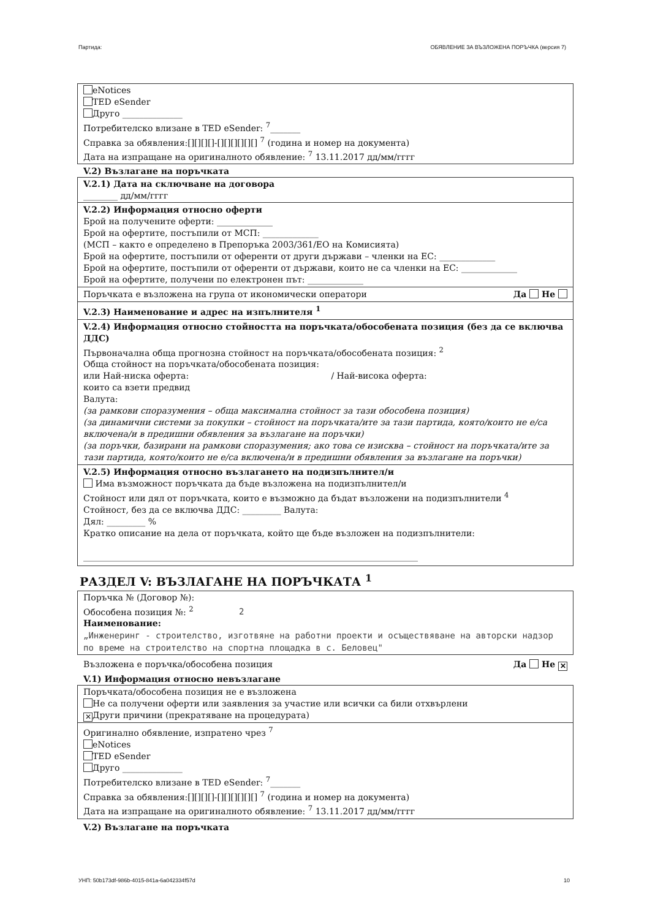Партида: ОБЯВЛЕНИЕ ЗА ВЪЗЛОЖЕНА ПОРЪЧКА (версия 7)
eNotices
TED eSender
Друго ______________
Потребителско влизане в TED eSender: <sup>7</sup>_______
Справка за обявления:[][][][]-[][][][][][] <sup>7</sup> (година и номер на документа)
Дата на изпращане на оригиналното обявление: <sup>7</sup> 13.11.2017 дд/мм/гггг
V.2) Възлагане на поръчката
V.2.1) Дата на сключване на договора
________ дд/мм/гггг
V.2.2) Информация относно оферти
Брой на получените оферти: _____________
Брой на офертите, постъпили от МСП: _____________
(МСП – както е определено в Препоръка 2003/361/ЕО на Комисията)
Брой на офертите, постъпили от оференти от други държави – членки на ЕС: _____________
Брой на офертите, постъпили от оференти от държави, които не са членки на ЕС: _____________
Брой на офертите, получени по електронен път: _____________
Поръчката е възложена на група от икономически оператори Да Не
V.2.3) Наименование и адрес на изпълнителя <sup>1</sup>
V.2.4) Информация относно стойността на поръчката/обособената позиция (без да се включва ДДС)
Първоначална обща прогнозна стойност на поръчката/обособената позиция: <sup>2</sup>
Обща стойност на поръчката/обособената позиция:
или Най-ниска оферта: / Най-висока оферта:
които са взети предвид
Валута:
(за рамкови споразумения – обща максимална стойност за тази обособена позиция)
(за динамични системи за покупки – стойност на поръчката/ите за тази партида, която/които не е/са включена/и в предишни обявления за възлагане на поръчки)
(за поръчки, базирани на рамкови споразумения; ако това се изисква – стойност на поръчката/ите за тази партида, която/които не е/са включена/и в предишни обявления за възлагане на поръчки)
V.2.5) Информация относно възлагането на подизпълнител/и
Има възможност поръчката да бъде възложена на подизпълнител/и
Стойност или дял от поръчката, които е възможно да бъдат възложени на подизпълнители <sup>4</sup>
Стойност, без да се включва ДДС: _________ Валута:
Дял: _________ %
Кратко описание на дела от поръчката, който ще бъде възложен на подизпълнители:
______________________________________________________________________________
РАЗДЕЛ V: ВЪЗЛАГАНЕ НА ПОРЪЧКАТА <sup>1</sup>
Поръчка № (Договор №):
Обособена позиция №: <sup>2</sup> 2
Наименование:
„Инженеринг - строителство, изготвяне на работни проекти и осъществяване на авторски надзор по време на строителство на спортна площадка в с. Беловец"
Възложена е поръчка/обособена позиция Да Не ✕
V.1) Информация относно невъзлагане
Поръчката/обособена позиция не е възложена
Не са получени оферти или заявления за участие или всички са били отхвърлени
✕ Други причини (прекратяване на процедурата)
Оригинално обявление, изпратено чрез <sup>7</sup>
eNotices
TED eSender
Друго ______________
Потребителско влизане в TED eSender: <sup>7</sup>_______
Справка за обявления:[][][][]-[][][][][][] <sup>7</sup> (година и номер на документа)
Дата на изпращане на оригиналното обявление: <sup>7</sup> 13.11.2017 дд/мм/гггг
V.2) Възлагане на поръчката
УНП: 50b173df-986b-4015-841a-6a042334f57d 10